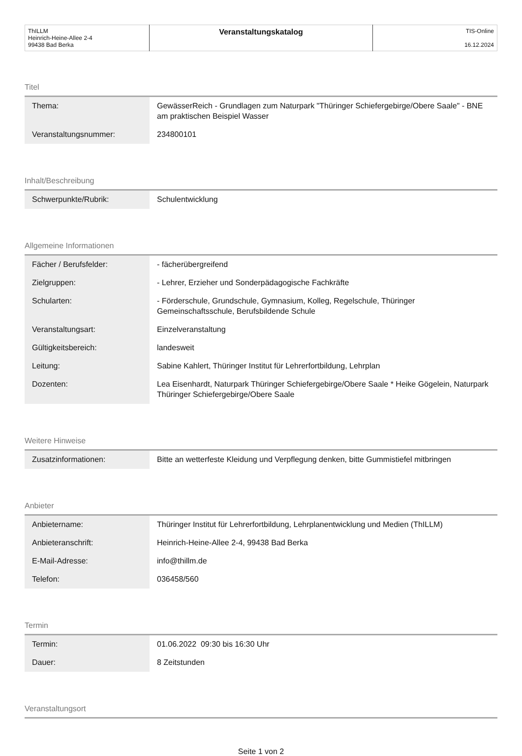| ThILLM Heinrich-Heine-Allee 2-4 99438 Bad Berka | Veranstaltungskatalog | TIS-Online 16.12.2024 |
Titel
| Thema: | GewässerReich - Grundlagen zum Naturpark "Thüringer Schiefergebirge/Obere Saale" - BNE am praktischen Beispiel Wasser |
| Veranstaltungsnummer: | 234800101 |
Inhalt/Beschreibung
| Schwerpunkte/Rubrik: | Schulentwicklung |
Allgemeine Informationen
| Fächer / Berufsfelder: | - fächerübergreifend |
| Zielgruppen: | - Lehrer, Erzieher und Sonderpädagogische Fachkräfte |
| Schularten: | - Förderschule, Grundschule, Gymnasium, Kolleg, Regelschule, Thüringer Gemeinschaftsschule, Berufsbildende Schule |
| Veranstaltungsart: | Einzelveranstaltung |
| Gültigkeitsbereich: | landesweit |
| Leitung: | Sabine Kahlert, Thüringer Institut für Lehrerfortbildung, Lehrplan |
| Dozenten: | Lea Eisenhardt, Naturpark Thüringer Schiefergebirge/Obere Saale * Heike Gögelein, Naturpark Thüringer Schiefergebirge/Obere Saale |
Weitere Hinweise
| Zusatzinformationen: | Bitte an wetterfeste Kleidung und Verpflegung denken, bitte Gummistiefel mitbringen |
Anbieter
| Anbietername: | Thüringer Institut für Lehrerfortbildung, Lehrplanentwicklung und Medien (ThILLM) |
| Anbieteranschrift: | Heinrich-Heine-Allee 2-4, 99438 Bad Berka |
| E-Mail-Adresse: | info@thillm.de |
| Telefon: | 036458/560 |
Termin
| Termin: | 01.06.2022 09:30 bis 16:30 Uhr |
| Dauer: | 8 Zeitstunden |
Veranstaltungsort
Seite 1 von 2